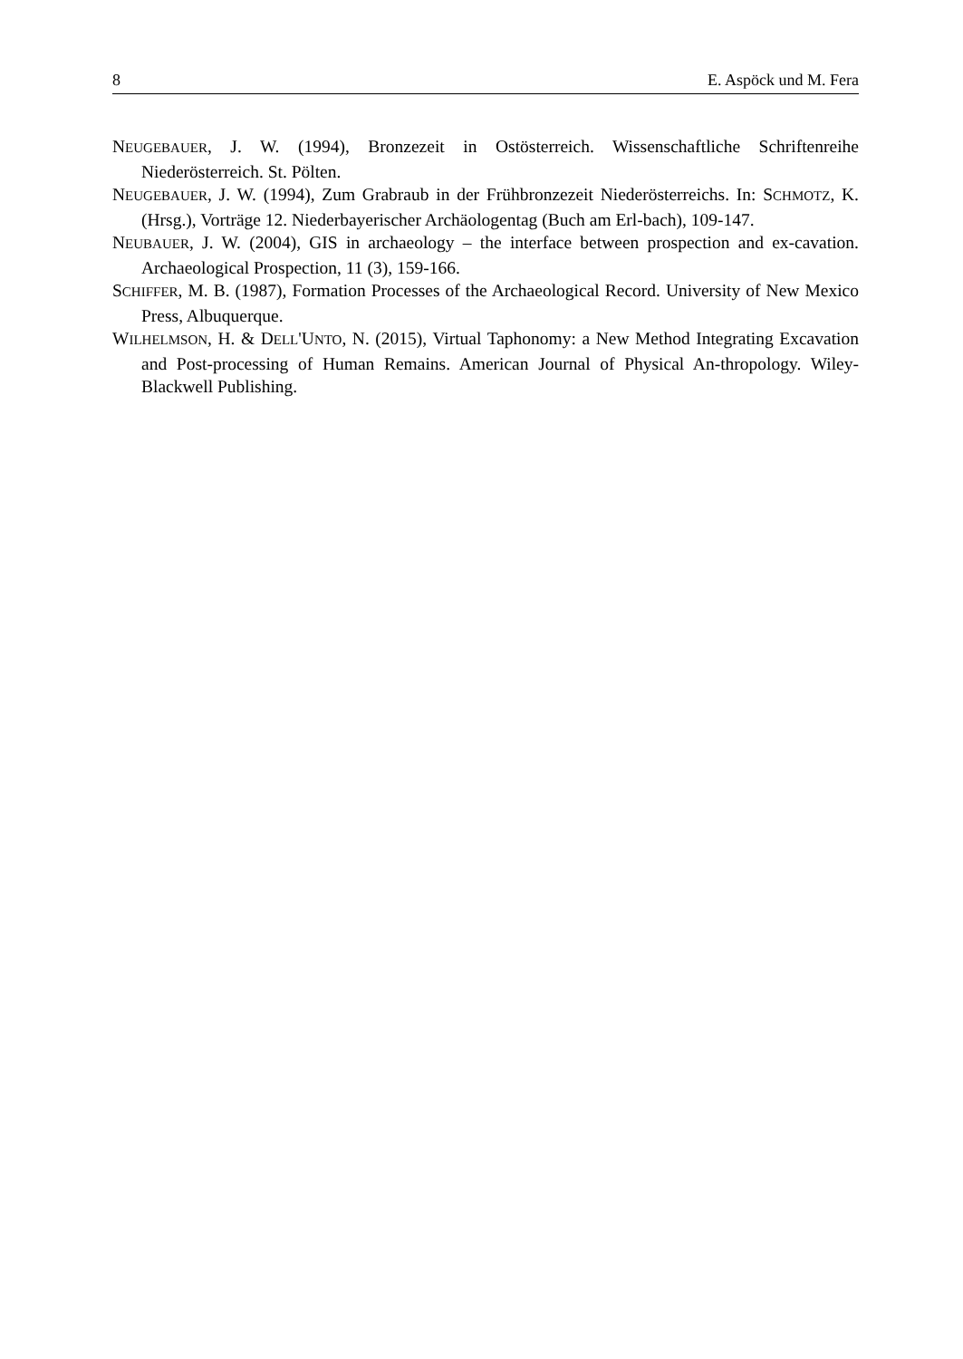8 E. Aspöck und M. Fera
NEUGEBAUER, J. W. (1994), Bronzezeit in Ostösterreich. Wissenschaftliche Schriftenreihe Niederösterreich. St. Pölten.
NEUGEBAUER, J. W. (1994), Zum Grabraub in der Frühbronzezeit Niederösterreichs. In: SCHMOTZ, K. (Hrsg.), Vorträge 12. Niederbayerischer Archäologentag (Buch am Erl-bach), 109-147.
NEUBAUER, J. W. (2004), GIS in archaeology – the interface between prospection and ex-cavation. Archaeological Prospection, 11 (3), 159-166.
SCHIFFER, M. B. (1987), Formation Processes of the Archaeological Record. University of New Mexico Press, Albuquerque.
WILHELMSON, H. & DELL'UNTO, N. (2015), Virtual Taphonomy: a New Method Integrating Excavation and Post-processing of Human Remains. American Journal of Physical An-thropology. Wiley-Blackwell Publishing.